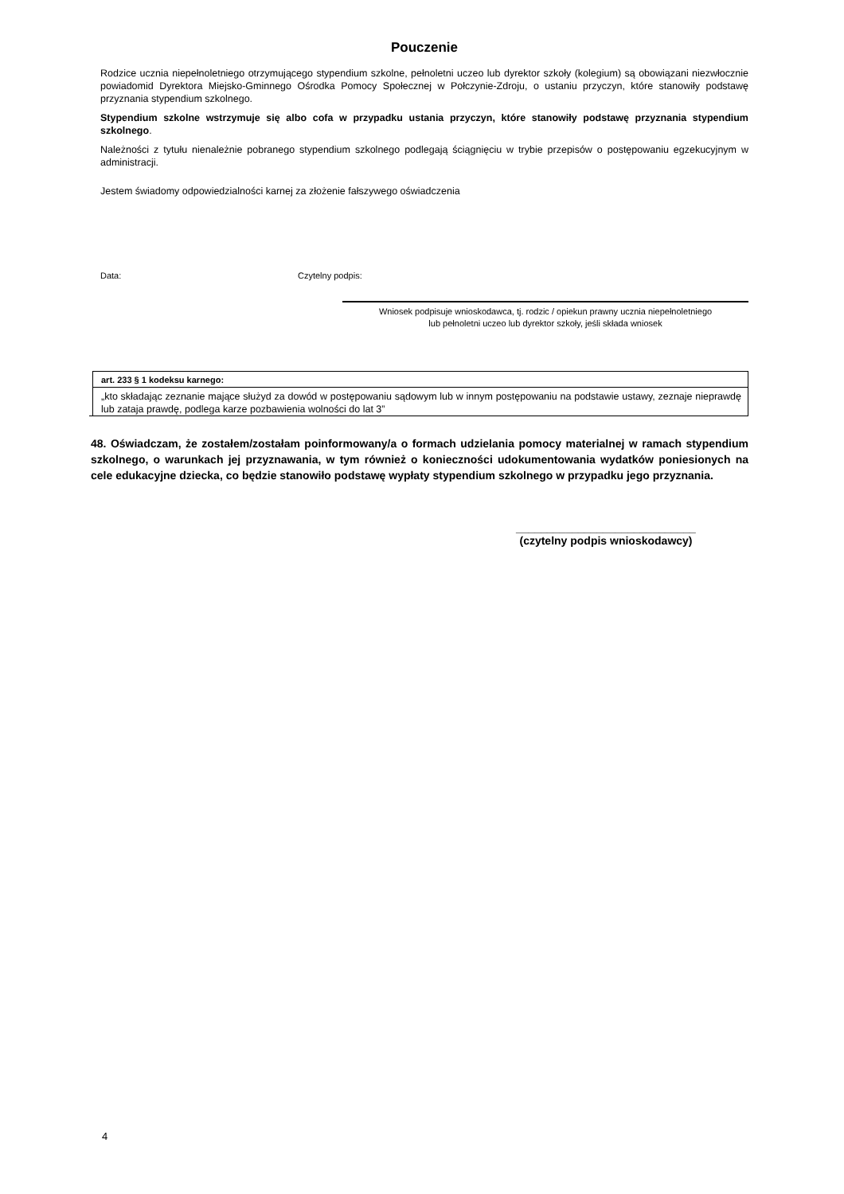Pouczenie
Rodzice ucznia niepełnoletniego otrzymującego stypendium szkolne, pełnoletni uczeo lub dyrektor szkoły (kolegium) są obowiązani niezwłocznie powiadomid Dyrektora Miejsko-Gminnego Ośrodka Pomocy Społecznej w Połczynie-Zdroju, o ustaniu przyczyn, które stanowiły podstawę przyznania stypendium szkolnego.
Stypendium szkolne wstrzymuje się albo cofa w przypadku ustania przyczyn, które stanowiły podstawę przyznania stypendium szkolnego.
Należności z tytułu nienależnie pobranego stypendium szkolnego podlegają ściągnięciu w trybie przepisów o postępowaniu egzekucyjnym w administracji.
Jestem świadomy odpowiedzialności karnej za złożenie fałszywego oświadczenia
Data: Czytelny podpis:
Wniosek podpisuje wnioskodawca, tj. rodzic / opiekun prawny ucznia niepełnoletniego
lub pełnoletni uczeo lub dyrektor szkoły, jeśli składa wniosek
art. 233 § 1 kodeksu karnego:
„kto składając zeznanie mające służyd za dowód w postępowaniu sądowym lub w innym postępowaniu na podstawie ustawy, zeznaje nieprawdę lub zataja prawdę, podlega karze pozbawienia wolności do lat 3”
48. Oświadczam, że zostałem/zostałam poinformowany/a o formach udzielania pomocy materialnej w ramach stypendium szkolnego, o warunkach jej przyznawania, w tym również o konieczności udokumentowania wydatków poniesionych na cele edukacyjne dziecka, co będzie stanowiło podstawę wypłaty stypendium szkolnego w przypadku jego przyznania.
_____________________________
(czytelny podpis wnioskodawcy)
4